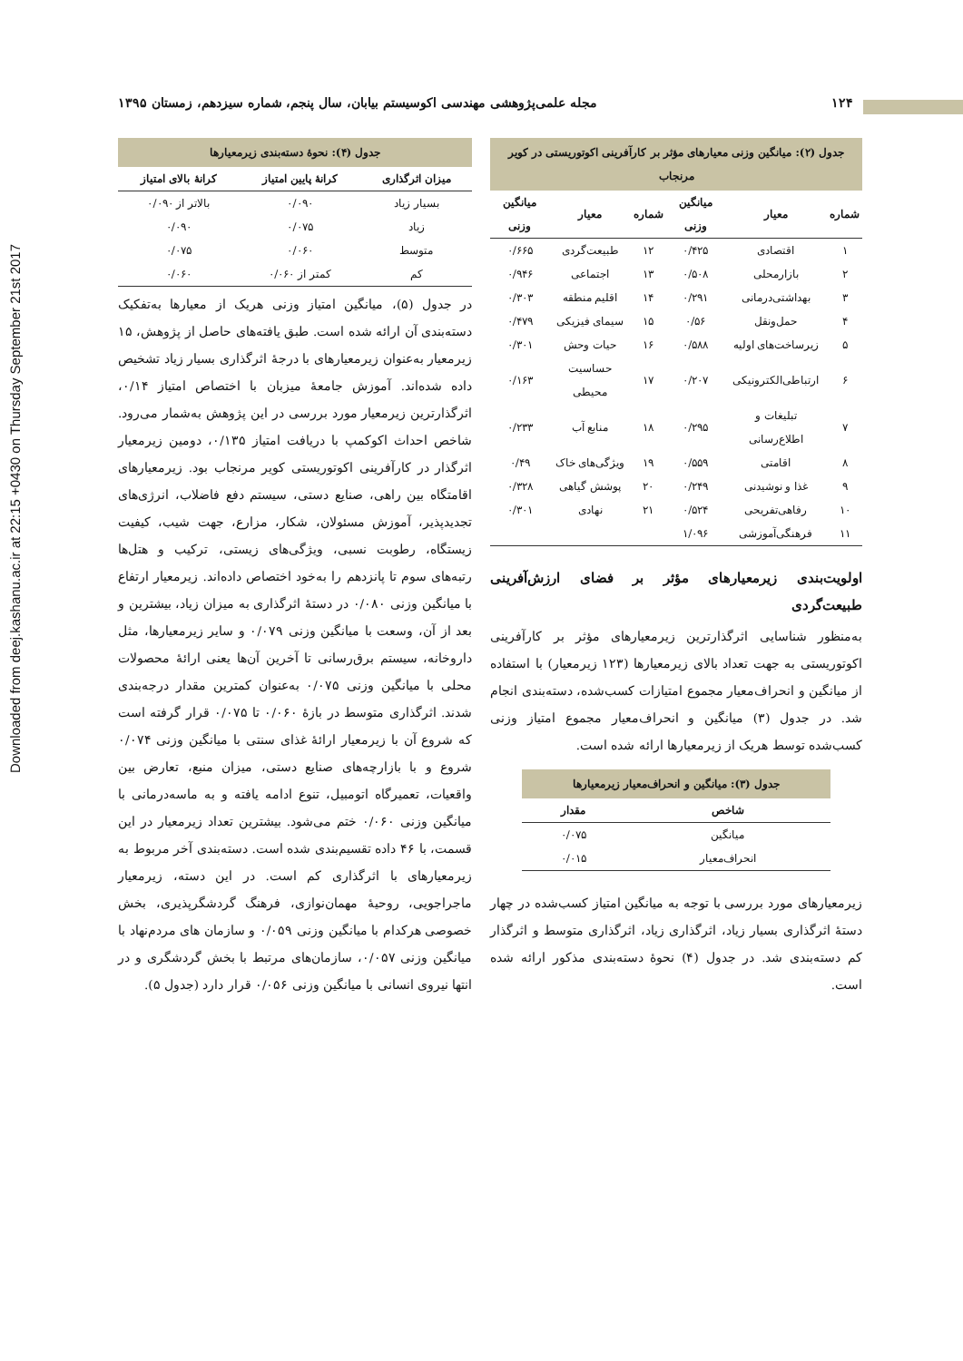Downloaded from deej.kashanu.ac.ir at 22:15 +0430 on Thursday September 21st 2017
۱۲۴ مجله علمی‌پژوهشی مهندسی اکوسیستم بیابان، سال پنجم، شماره سیزدهم، زمستان ۱۳۹۵
جدول (۲): میانگین وزنی معیارهای مؤثر بر کارآفرینی اکوتوریستی در کویر مرنجاب
| شماره | معیار | میانگین وزنی | شماره | معیار | میانگین وزنی |
| --- | --- | --- | --- | --- | --- |
| ۱ | اقتصادی | ۰/۴۲۵ | ۱۲ | طبیعت‌گردی | ۰/۶۶۵ |
| ۲ | بازارمحلی | ۰/۵۰۸ | ۱۳ | اجتماعی | ۰/۹۴۶ |
| ۳ | بهداشتی‌درمانی | ۰/۲۹۱ | ۱۴ | اقلیم منطقه | ۰/۳۰۳ |
| ۴ | حمل‌ونقل | ۰/۵۶ | ۱۵ | سیمای فیزیکی | ۰/۴۷۹ |
| ۵ | زیرساخت‌های اولیه | ۰/۵۸۸ | ۱۶ | حیات وحش | ۰/۳۰۱ |
| ۶ | ارتباطی‌الکترونیکی | ۰/۲۰۷ | ۱۷ | حساسیت محیطی | ۰/۱۶۳ |
| ۷ | تبلیغات و اطلاع‌رسانی | ۰/۲۹۵ | ۱۸ | منابع آب | ۰/۲۳۳ |
| ۸ | اقامتی | ۰/۵۵۹ | ۱۹ | ویژگی‌های خاک | ۰/۴۹ |
| ۹ | غذا و نوشیدنی | ۰/۲۴۹ | ۲۰ | پوشش گیاهی | ۰/۳۲۸ |
| ۱۰ | رفاهی‌تفریحی | ۰/۵۲۴ | ۲۱ | نهادی | ۰/۳۰۱ |
| ۱۱ | فرهنگی‌آموزشی | ۱/۰۹۶ | | | |
اولویت‌بندی زیرمعیارهای مؤثر بر فضای ارزش‌آفرینی طبیعت‌گردی
به‌منظور شناسایی اثرگذارترین زیرمعیارهای مؤثر بر کارآفرینی اکوتوریستی به جهت تعداد بالای زیرمعیارها (۱۲۳ زیرمعیار) با استفاده از میانگین و انحراف‌معیار مجموع امتیازات کسب‌شده، دسته‌بندی انجام شد. در جدول (۳) میانگین و انحراف‌معیار مجموع امتیاز وزنی کسب‌شده توسط هریک از زیرمعیارها ارائه شده است.
جدول (۳): میانگین و انحراف‌معیار زیرمعیارها
| شاخص | مقدار |
| --- | --- |
| میانگین | ۰/۰۷۵ |
| انحراف‌معیار | ۰/۰۱۵ |
زیرمعیارهای مورد بررسی با توجه به میانگین امتیاز کسب‌شده در چهار دستهٔ اثرگذاری بسیار زیاد، اثرگذاری زیاد، اثرگذاری متوسط و اثرگذار کم دسته‌بندی شد. در جدول (۴) نحوهٔ دسته‌بندی مذکور ارائه شده است.
جدول (۴): نحوهٔ دسته‌بندی زیرمعیارها
| میزان اثرگذاری | کرانهٔ پایین امتیاز | کرانهٔ بالای امتیاز |
| --- | --- | --- |
| بسیار زیاد | ۰/۰۹۰ | بالاتر از ۰/۰۹۰ |
| زیاد | ۰/۰۷۵ | ۰/۰۹۰ |
| متوسط | ۰/۰۶۰ | ۰/۰۷۵ |
| کم | کمتر از ۰/۰۶۰ | ۰/۰۶۰ |
در جدول (۵)، میانگین امتیاز وزنی هریک از معیارها به‌تفکیک دسته‌بندی آن ارائه شده است. طبق یافته‌های حاصل از پژوهش، ۱۵ زیرمعیار به‌عنوان زیرمعیارهای با درجهٔ اثرگذاری بسیار زیاد تشخیص داده شده‌اند. آموزش جامعهٔ میزبان با اختصاص امتیاز ۰/۱۴، اثرگذارترین زیرمعیار مورد بررسی در این پژوهش به‌شمار می‌رود. شاخص احداث اکوکمپ با دریافت امتیاز ۰/۱۳۵، دومین زیرمعیار اثرگذار در کارآفرینی اکوتوریستی کویر مرنجاب بود. زیرمعیارهای اقامتگاه بین راهی، صنایع دستی، سیستم دفع فاضلاب، انرژی‌های تجدیدپذیر، آموزش مسئولان، شکار، مزارع، جهت شیب، کیفیت زیستگاه، رطوبت نسبی، ویژگی‌های زیستی، ترکیب و هتل‌ها رتبه‌های سوم تا پانزدهم را به‌خود اختصاص داده‌اند. زیرمعیار ارتفاع با میانگین وزنی ۰/۰۸۰ در دستهٔ اثرگذاری به میزان زیاد، بیشترین و بعد از آن، وسعت با میانگین وزنی ۰/۰۷۹ و سایر زیرمعیارها، مثل داروخانه، سیستم برق‌رسانی تا آخرین آن‌ها یعنی ارائهٔ محصولات محلی با میانگین وزنی ۰/۰۷۵ به‌عنوان کمترین مقدار درجه‌بندی شدند. اثرگذاری متوسط در بازهٔ ۰/۰۶۰ تا ۰/۰۷۵ قرار گرفته است که شروع آن با زیرمعیار ارائهٔ غذای سنتی با میانگین وزنی ۰/۰۷۴ شروع و با بازارچه‌های صنایع دستی، میزان منبع، تعارض بین واقعیات، تعمیرگاه اتومبیل، تنوع ادامه یافته و به ماسه‌درمانی با میانگین وزنی ۰/۰۶۰ ختم می‌شود. بیشترین تعداد زیرمعیار در این قسمت، با ۴۶ داده تقسیم‌بندی شده است. دسته‌بندی آخر مربوط به زیرمعیارهای با اثرگذاری کم است. در این دسته، زیرمعیار ماجراجویی، روحیهٔ مهمان‌نوازی، فرهنگ گردشگرپذیری، بخش خصوصی هرکدام با میانگین وزنی ۰/۰۵۹ و سازمان های مردم‌نهاد با میانگین وزنی ۰/۰۵۷، سازمان‌های مرتبط با بخش گردشگری و در انتها نیروی انسانی با میانگین وزنی ۰/۰۵۶ قرار دارد (جدول ۵).